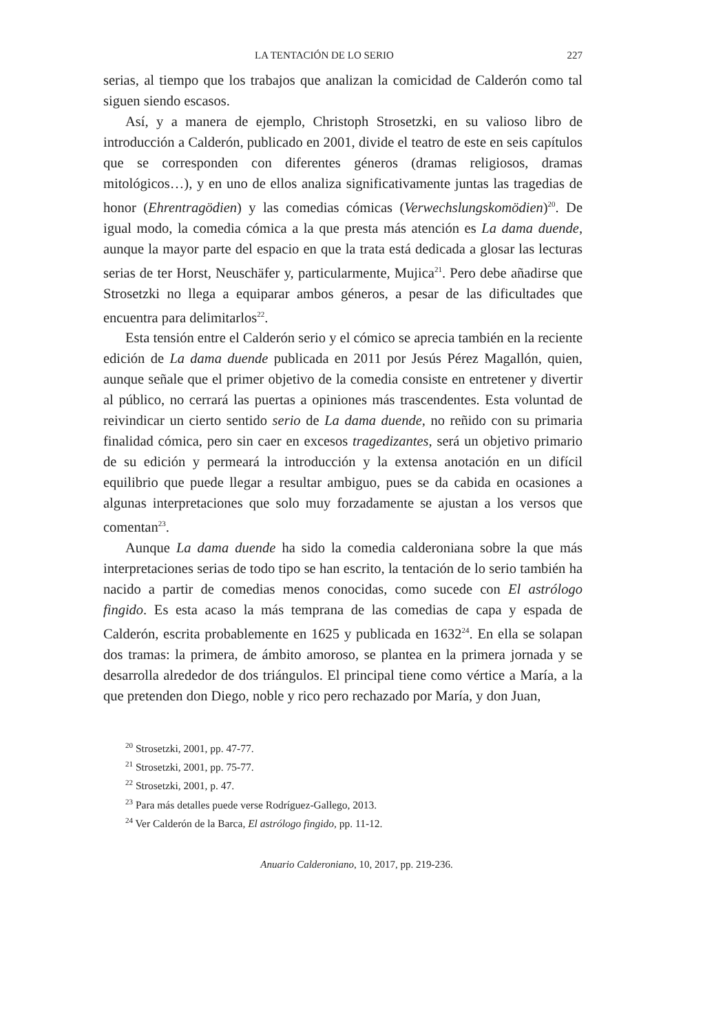LA TENTACIÓN DE LO SERIO 227
serias, al tiempo que los trabajos que analizan la comicidad de Calderón como tal siguen siendo escasos.
Así, y a manera de ejemplo, Christoph Strosetzki, en su valioso libro de introducción a Calderón, publicado en 2001, divide el teatro de este en seis capítulos que se corresponden con diferentes géneros (dramas religiosos, dramas mitológicos…), y en uno de ellos analiza significativamente juntas las tragedias de honor (Ehrentragödien) y las comedias cómicas (Verwechslungskomödien)<sup>20</sup>. De igual modo, la comedia cómica a la que presta más atención es La dama duende, aunque la mayor parte del espacio en que la trata está dedicada a glosar las lecturas serias de ter Horst, Neuschäfer y, particularmente, Mujica<sup>21</sup>. Pero debe añadirse que Strosetzki no llega a equiparar ambos géneros, a pesar de las dificultades que encuentra para delimitarlos<sup>22</sup>.
Esta tensión entre el Calderón serio y el cómico se aprecia también en la reciente edición de La dama duende publicada en 2011 por Jesús Pérez Magallón, quien, aunque señale que el primer objetivo de la comedia consiste en entretener y divertir al público, no cerrará las puertas a opiniones más trascendentes. Esta voluntad de reivindicar un cierto sentido serio de La dama duende, no reñido con su primaria finalidad cómica, pero sin caer en excesos tragedizantes, será un objetivo primario de su edición y permeará la introducción y la extensa anotación en un difícil equilibrio que puede llegar a resultar ambiguo, pues se da cabida en ocasiones a algunas interpretaciones que solo muy forzadamente se ajustan a los versos que comentan<sup>23</sup>.
Aunque La dama duende ha sido la comedia calderoniana sobre la que más interpretaciones serias de todo tipo se han escrito, la tentación de lo serio también ha nacido a partir de comedias menos conocidas, como sucede con El astrólogo fingido. Es esta acaso la más temprana de las comedias de capa y espada de Calderón, escrita probablemente en 1625 y publicada en 1632<sup>24</sup>. En ella se solapan dos tramas: la primera, de ámbito amoroso, se plantea en la primera jornada y se desarrolla alrededor de dos triángulos. El principal tiene como vértice a María, a la que pretenden don Diego, noble y rico pero rechazado por María, y don Juan,
<sup>20</sup> Strosetzki, 2001, pp. 47-77.
<sup>21</sup> Strosetzki, 2001, pp. 75-77.
<sup>22</sup> Strosetzki, 2001, p. 47.
<sup>23</sup> Para más detalles puede verse Rodríguez-Gallego, 2013.
<sup>24</sup> Ver Calderón de la Barca, El astrólogo fingido, pp. 11-12.
Anuario Calderoniano, 10, 2017, pp. 219-236.